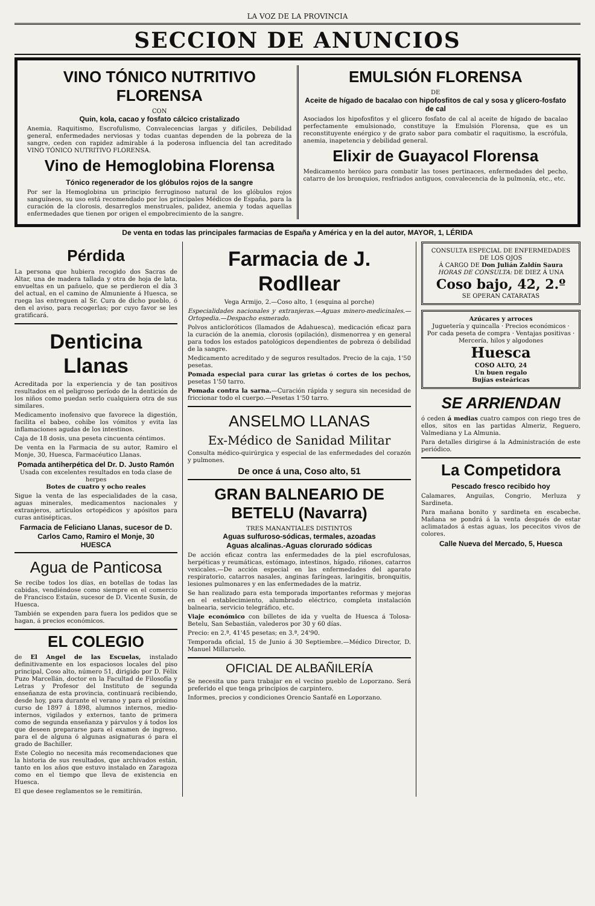LA VOZ DE LA PROVINCIA
SECCION DE ANUNCIOS
VINO TÓNICO NUTRITIVO FLORENSA
CON
Quin, kola, cacao y fosfato cálcico cristalizado
Anemia, Raquitismo, Escrofulismo, Convalecencias largas y difíciles, Debilidad general, enfermedades nerviosas y todas cuantas dependen de la pobreza de la sangre, ceden con rapidez admirable á la poderosa influencia del tan acreditado VINO TÓNICO NUTRITIVO FLORENSA.
Vino de Hemoglobina Florensa
Tónico regenerador de los glóbulos rojos de la sangre
Por ser la Hemoglobina un principio ferruginoso natural de los glóbulos rojos sanguíneos, su uso está recomendado por los principales Médicos de España, para la curación de la clorosis, desarreglos menstruales, palidez, anemia y todas aquellas enfermedades que tienen por origen el empobrecimiento de la sangre.
EMULSIÓN FLORENSA
DE
Aceite de hígado de bacalao con hipofosfitos de cal y sosa y glícero-fosfato de cal
Asociados los hipofosfitos y el glicero fosfato de cal al aceite de hígado de bacalao perfectamente emulsionado, constituye la Emulsión Florensa, que es un reconstituyente enérgico y de grato sabor para combatir el raquitismo, la escrófula, anemia, inapetencia y debilidad general.
Elixir de Guayacol Florensa
Medicamento heróico para combatir las toses pertinaces, enfermedades del pecho, catarro de los bronquios, resfriados antiguos, convalecencia de la pulmonía, etc., etc.
De venta en todas las principales farmacias de España y América y en la del autor, MAYOR, 1, LÉRIDA
Pérdida
La persona que hubiera recogido dos Sacras de Altar, una de madera tallada y otra de hoja de lata, envueltas en un pañuelo, que se perdieron el día 3 del actual, en el camino de Almuniente á Huesca, se ruega las entreguen al Sr. Cura de dicho pueblo, ó den el aviso, para recogerlas; por cuyo favor se les gratificará.
Denticina Llanas
Acreditada por la experiencia y de tan positivos resultados en el peligroso período de la dentición de los niños como puedan serlo cualquiera otra de sus similares.
Medicamento inofensivo que favorece la digestión, facilita el babeo, cohibe los vómitos y evita las inflamaciones agudas de los intestinos.
Caja de 18 dosis, una peseta cincuenta céntimos.
De venta en la Farmacia de su autor, Ramiro el Monje, 30, Huesca, Farmacéutico Llanas.
Pomada antiherpética del Dr. D. Justo Ramón
Usada con excelentes resultados en toda clase de herpes
Botes de cuatro y ocho reales
Sigue la venta de las especialidades de la casa, aguas minerales, medicamentos nacionales y extranjeros, artículos ortopédicos y apósitos para curas antisépticas.
Farmacia de Feliciano Llanas, sucesor de D. Carlos Camo, Ramiro el Monje, 30
HUESCA
Agua de Panticosa
Se recibe todos los días, en botellas de todas las cabidas, vendiéndose como siempre en el comercio de Francisco Estaún, sucesor de D. Vicente Susín, de Huesca.
También se expenden para fuera los pedidos que se hagan, á precios económicos.
EL COLEGIO
de El Angel de las Escuelas, instalado definitivamente en los espaciosos locales del piso principal, Coso alto, número 51, dirigido por D. Félix Puzo Marcellán, doctor en la Facultad de Filosofía y Letras y Profesor del Instituto de segunda enseñanza de esta provincia, continuará recibiendo, desde hoy, para durante el verano y para el próximo curso de 1897 á 1898, alumnos internos, medio-internos, vigilados y externos, tanto de primera como de segunda enseñanza y párvulos y á todos los que deseen prepararse para el examen de ingreso, para el de alguna ó algunas asignaturas ó para el grado de Bachiller.
Este Colegio no necesita más recomendaciones que la historia de sus resultados, que archivados están, tanto en los años que estuvo instalado en Zaragoza como en el tiempo que lleva de existencia en Huesca.
El que desee reglamentos se le remitirán.
Farmacia de J. Rodllear
Vega Armijo, 2.—Coso alto, 1 (esquina al porche)
Especialidades nacionales y extranjeras.—Aguas minero-medicinales.—Ortopedia.—Despacho esmerado.
Polvos anticloróticos (llamados de Adahuesca), medicación eficaz para la curación de la anemia, clorosis (opilación), dismenorrea y en general para todos los estados patológicos dependientes de pobreza ó debilidad de la sangre.
Medicamento acreditado y de seguros resultados. Precio de la caja, 1'50 pesetas.
Pomada especial para curar las grietas ó cortes de los pechos, pesetas 1'50 tarro.
Pomada contra la sarna.—Curación rápida y segura sin necesidad de friccionar todo el cuerpo.—Pesetas 1'50 tarro.
ANSELMO LLANAS
Ex-Médico de Sanidad Militar
Consulta médico-quirúrgica y especial de las enfermedades del corazón y pulmones.
De once á una, Coso alto, 51
GRAN BALNEARIO DE BETELU (Navarra)
TRES MANANTIALES DISTINTOS
Aguas sulfuroso-sódicas, termales, azoadas
Aguas alcalinas.-Aguas clorurado sódicas
De acción eficaz contra las enfermedades de la piel escrofulosas, herpéticas y reumáticas, estómago, intestinos, hígado, riñones, catarros vexicales.—De acción especial en las enfermedades del aparato respiratorio, catarros nasales, anginas faríngeas, laringitis, bronquitis, lesiones pulmonares y en las enfermedades de la matriz.
Se han realizado para esta temporada importantes reformas y mejoras en el establecimiento, alumbrado eléctrico, completa instalación balnearia, servicio telegráfico, etc.
Viaje económico con billetes de ida y vuelta de Huesca á Tolosa-Betelu, San Sebastián, valederos por 30 y 60 días.
Precio: en 2.ª, 41'45 pesetas; en 3.ª, 24'90.
Temporada oficial, 15 de Junio á 30 Septiembre.—Médico Director, D. Manuel Millaruelo.
OFICIAL DE ALBAÑILERÍA
Se necesita uno para trabajar en el vecino pueblo de Loporzano. Será preferido el que tenga principios de carpintero.
Informes, precios y condiciones Orencio Santafé en Loporzano.
CONSULTA ESPECIAL DE ENFERMEDADES DE LOS OJOS
Á CARGO DE Don Julián Zaldín Saura
HORAS DE CONSULTA: DE DIEZ Á UNA
Coso bajo, 42, 2.º
SE OPERAN CATARATAS
Azúcares y arroces
Juguetería y quincalla · Precios económicos · Por cada peseta de compra · Ventajas positivas · Mercería, hilos y algodones
Huesca
COSO ALTO, 24
Un buen regalo
Bujías esteáricas
SE ARRIENDAN
ó ceden á medias cuatro campos con riego tres de ellos, sitos en las partidas Almeriz, Reguero, Valmediana y La Almunia.
Para detalles dirigirse á la Administración de este periódico.
La Competidora
Pescado fresco recibido hoy
Calamares, Anguilas, Congrio, Merluza y Sardineta.
Para mañana bonito y sardineta en escabeche. Mañana se pondrá á la venta después de estar aclimatados á estas aguas, los pececitos vivos de colores.
Calle Nueva del Mercado, 5, Huesca